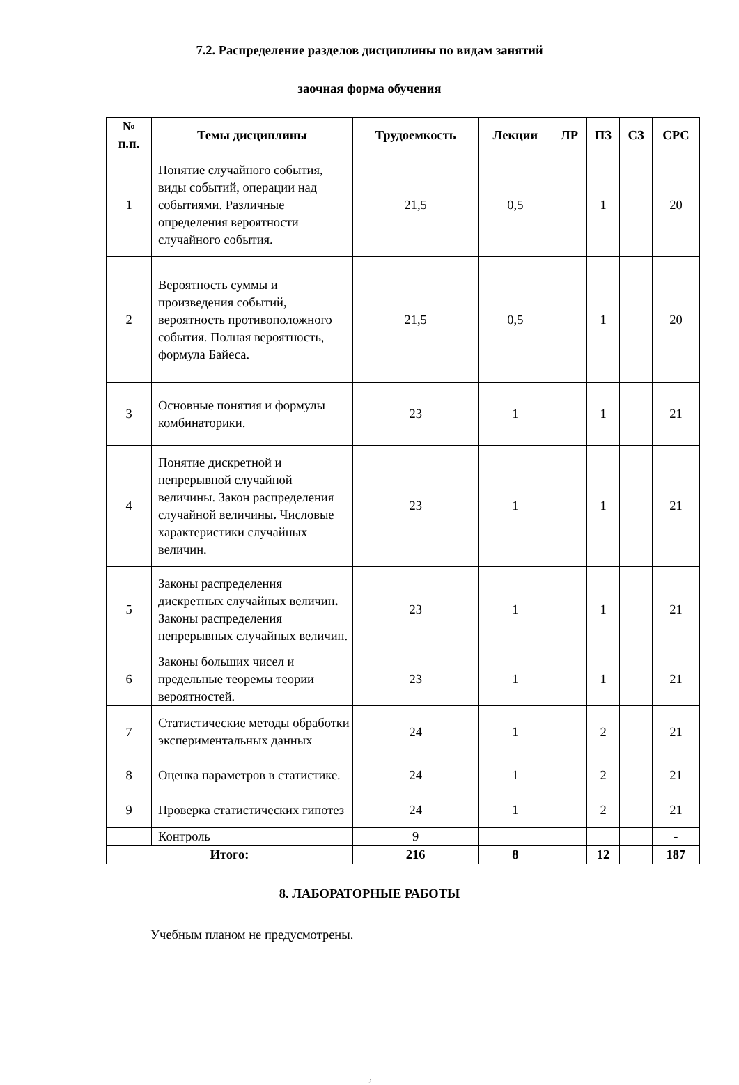7.2. Распределение разделов дисциплины по видам занятий
заочная форма обучения
| № п.п. | Темы дисциплины | Трудоемкость | Лекции | ЛР | ПЗ | СЗ | СРС |
| --- | --- | --- | --- | --- | --- | --- | --- |
| 1 | Понятие случайного события, виды событий, операции над событиями. Различные определения вероятности случайного события. | 21,5 | 0,5 | | 1 | | 20 |
| 2 | Вероятность суммы и произведения событий, вероятность противоположного события. Полная вероятность, формула Байеса. | 21,5 | 0,5 | | 1 | | 20 |
| 3 | Основные понятия и формулы комбинаторики. | 23 | 1 | | 1 | | 21 |
| 4 | Понятие дискретной и непрерывной случайной величины. Закон распределения случайной величины . Числовые характеристики случайных величин. | 23 | 1 | | 1 | | 21 |
| 5 | Законы распределения дискретных случайных величин . Законы распределения непрерывных случайных величин. | 23 | 1 | | 1 | | 21 |
| 6 | Законы больших чисел и предельные теоремы теории вероятностей. | 23 | 1 | | 1 | | 21 |
| 7 | Статистические методы обработки экспериментальных данных | 24 | 1 | | 2 | | 21 |
| 8 | Оценка параметров в статистике. | 24 | 1 | | 2 | | 21 |
| 9 | Проверка статистических гипотез | 24 | 1 | | 2 | | 21 |
| | Контроль | 9 | | | | | - |
| Итого: | | 216 | 8 | | 12 | | 187 |
8. ЛАБОРАТОРНЫЕ РАБОТЫ
Учебным планом не предусмотрены.
5